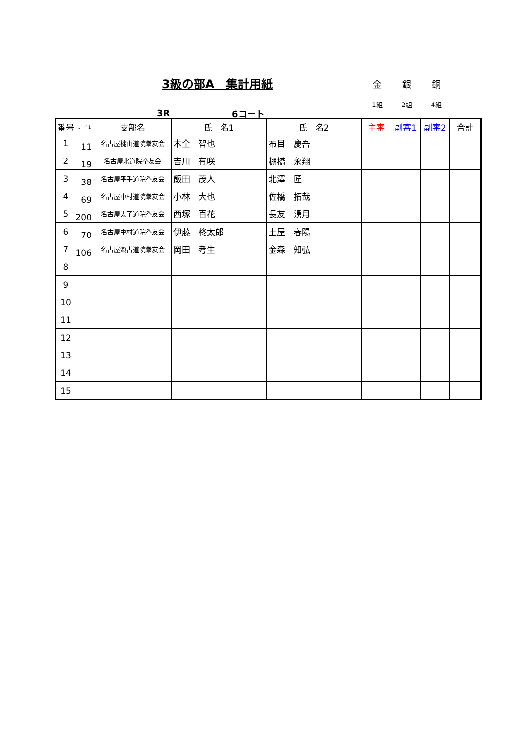3級の部A　集計用紙
金 銀 銅
1組 2組 4組
3R 6コート
| 番号 | ｺｰﾄﾞ1 | 支部名 | 氏 名1 | 氏 名2 | 主審 | 副審1 | 副審2 | 合計 |
| --- | --- | --- | --- | --- | --- | --- | --- | --- |
| 1 | 11 | 名古屋桃山道院拳友会 | 木全 智也 | 布目 慶吾 | | | | |
| 2 | 19 | 名古屋北道院拳友会 | 吉川 有咲 | 棚橋 永翔 | | | | |
| 3 | 38 | 名古屋平手道院拳友会 | 飯田 茂人 | 北澤 匠 | | | | |
| 4 | 69 | 名古屋中村道院拳友会 | 小林 大也 | 佐橋 拓哉 | | | | |
| 5 | 200 | 名古屋太子道院拳友会 | 西塚 百花 | 長友 湧月 | | | | |
| 6 | 70 | 名古屋中村道院拳友会 | 伊藤 柊太郎 | 土屋 春陽 | | | | |
| 7 | 106 | 名古屋瀬古道院拳友会 | 岡田 考生 | 金森 知弘 | | | | |
| 8 | | | | | | | | |
| 9 | | | | | | | | |
| 10 | | | | | | | | |
| 11 | | | | | | | | |
| 12 | | | | | | | | |
| 13 | | | | | | | | |
| 14 | | | | | | | | |
| 15 | | | | | | | | |